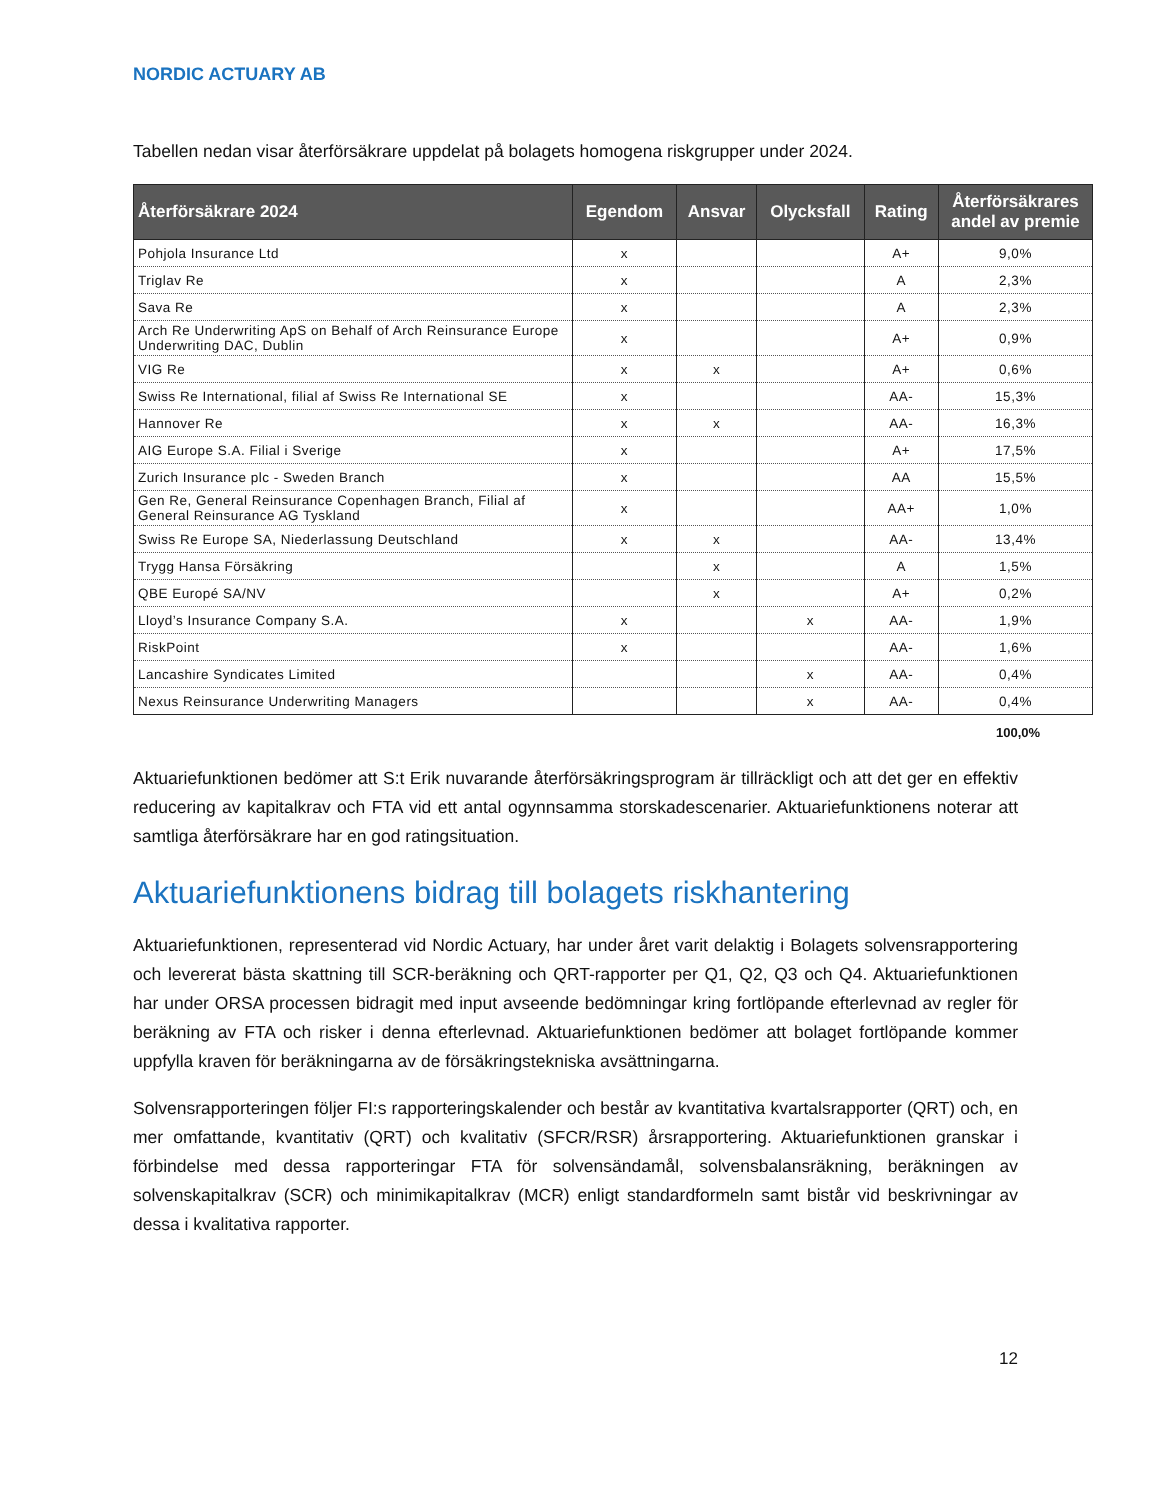NORDIC ACTUARY AB
Tabellen nedan visar återförsäkrare uppdelat på bolagets homogena riskgrupper under 2024.
| Återförsäkrare 2024 | Egendom | Ansvar | Olycksfall | Rating | Återförsäkrares andel av premie |
| --- | --- | --- | --- | --- | --- |
| Pohjola Insurance Ltd | x | | | A+ | 9,0% |
| Triglav Re | x | | | A | 2,3% |
| Sava Re | x | | | A | 2,3% |
| Arch Re Underwriting ApS on Behalf of Arch Reinsurance Europe Underwriting DAC, Dublin | x | | | A+ | 0,9% |
| VIG Re | x | x | | A+ | 0,6% |
| Swiss Re International, filial af Swiss Re International SE | x | | | AA- | 15,3% |
| Hannover Re | x | x | | AA- | 16,3% |
| AIG Europe S.A. Filial i Sverige | x | | | A+ | 17,5% |
| Zurich Insurance plc - Sweden Branch | x | | | AA | 15,5% |
| Gen Re, General Reinsurance Copenhagen Branch, Filial af General Reinsurance AG Tyskland | x | | | AA+ | 1,0% |
| Swiss Re Europe SA, Niederlassung Deutschland | x | x | | AA- | 13,4% |
| Trygg Hansa Försäkring | | x | | A | 1,5% |
| QBE Europé SA/NV | | x | | A+ | 0,2% |
| Lloyd’s Insurance Company S.A. | x | | x | AA- | 1,9% |
| RiskPoint | x | | | AA- | 1,6% |
| Lancashire Syndicates Limited | | | x | AA- | 0,4% |
| Nexus Reinsurance Underwriting Managers | | | x | AA- | 0,4% |
100,0%
Aktuariefunktionen bedömer att S:t Erik nuvarande återförsäkringsprogram är tillräckligt och att det ger en effektiv reducering av kapitalkrav och FTA vid ett antal ogynnsamma storskadescenarier. Aktuariefunktionens noterar att samtliga återförsäkrare har en god ratingsituation.
Aktuariefunktionens bidrag till bolagets riskhantering
Aktuariefunktionen, representerad vid Nordic Actuary, har under året varit delaktig i Bolagets solvensrapportering och levererat bästa skattning till SCR-beräkning och QRT-rapporter per Q1, Q2, Q3 och Q4. Aktuariefunktionen har under ORSA processen bidragit med input avseende bedömningar kring fortlöpande efterlevnad av regler för beräkning av FTA och risker i denna efterlevnad. Aktuariefunktionen bedömer att bolaget fortlöpande kommer uppfylla kraven för beräkningarna av de försäkringstekniska avsättningarna.
Solvensrapporteringen följer FI:s rapporteringskalender och består av kvantitativa kvartalsrapporter (QRT) och, en mer omfattande, kvantitativ (QRT) och kvalitativ (SFCR/RSR) årsrapportering. Aktuariefunktionen granskar i förbindelse med dessa rapporteringar FTA för solvensändamål, solvensbalansräkning, beräkningen av solvenskapitalkrav (SCR) och minimikapitalkrav (MCR) enligt standardformeln samt bistår vid beskrivningar av dessa i kvalitativa rapporter.
12